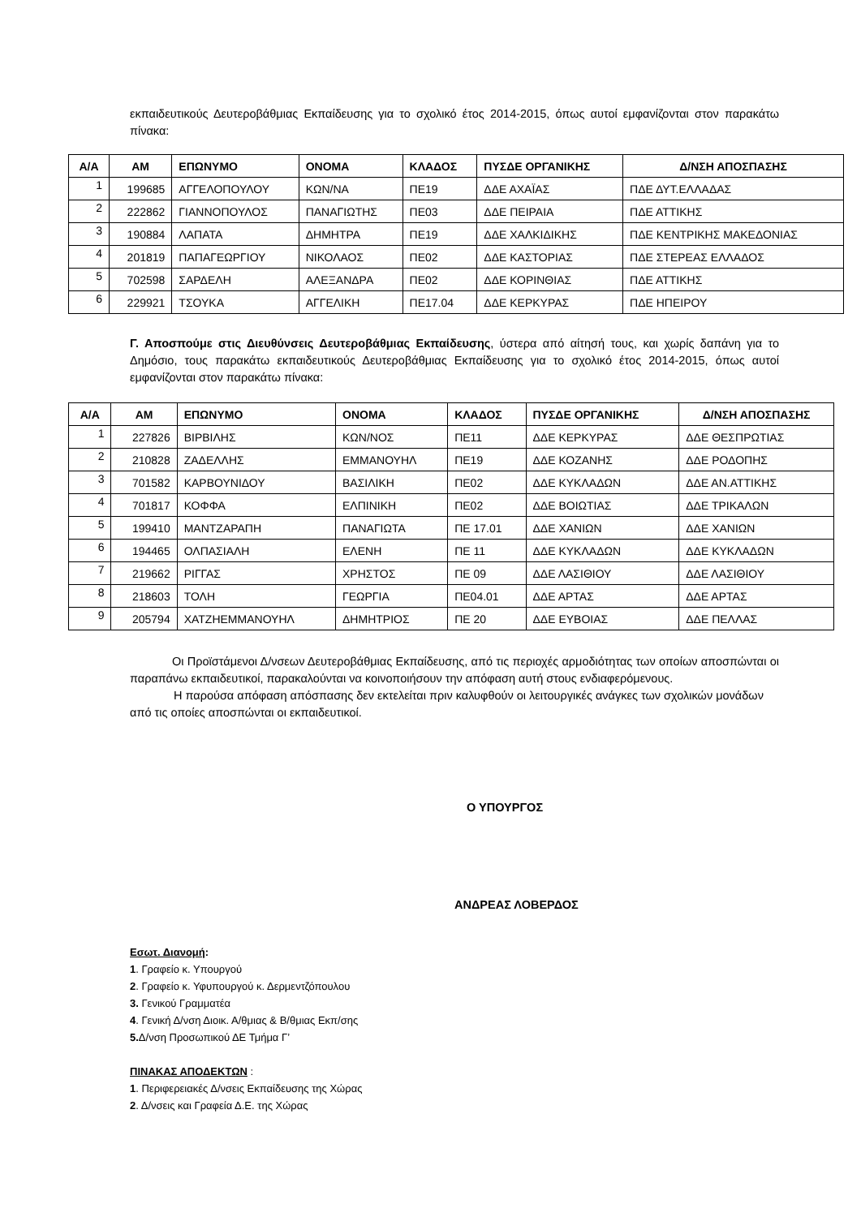εκπαιδευτικούς Δευτεροβάθμιας Εκπαίδευσης για το σχολικό έτος 2014-2015, όπως αυτοί εμφανίζονται στον παρακάτω πίνακα:
| Α/Α | ΑΜ | ΕΠΩΝΥΜΟ | ΟΝΟΜΑ | ΚΛΑΔΟΣ | ΠΥΣΔΕ ΟΡΓΑΝΙΚΗΣ | Δ/ΝΣΗ ΑΠΟΣΠΑΣΗΣ |
| --- | --- | --- | --- | --- | --- | --- |
| 1 | 199685 | ΑΓΓΕΛΟΠΟΥΛΟΥ | ΚΩΝ/ΝΑ | ΠΕ19 | ΔΔΕ ΑΧΑΪΑΣ | ΠΔΕ ΔΥΤ.ΕΛΛΑΔΑΣ |
| 2 | 222862 | ΓΙΑΝΝΟΠΟΥΛΟΣ | ΠΑΝΑΓΙΩΤΗΣ | ΠΕ03 | ΔΔΕ ΠΕΙΡΑΙΑ | ΠΔΕ ΑΤΤΙΚΗΣ |
| 3 | 190884 | ΛΑΠΑΤΑ | ΔΗΜΗΤΡΑ | ΠΕ19 | ΔΔΕ ΧΑΛΚΙΔΙΚΗΣ | ΠΔΕ ΚΕΝΤΡΙΚΗΣ ΜΑΚΕΔΟΝΙΑΣ |
| 4 | 201819 | ΠΑΠΑΓΕΩΡΓΙΟΥ | ΝΙΚΟΛΑΟΣ | ΠΕ02 | ΔΔΕ ΚΑΣΤΟΡΙΑΣ | ΠΔΕ ΣΤΕΡΕΑΣ ΕΛΛΑΔΟΣ |
| 5 | 702598 | ΣΑΡΔΕΛΗ | ΑΛΕΞΑΝΔΡΑ | ΠΕ02 | ΔΔΕ ΚΟΡΙΝΘΙΑΣ | ΠΔΕ ΑΤΤΙΚΗΣ |
| 6 | 229921 | ΤΣΟΥΚΑ | ΑΓΓΕΛΙΚΗ | ΠΕ17.04 | ΔΔΕ ΚΕΡΚΥΡΑΣ | ΠΔΕ ΗΠΕΙΡΟΥ |
Γ. Αποσπούμε στις Διευθύνσεις Δευτεροβάθμιας Εκπαίδευσης, ύστερα από αίτησή τους, και χωρίς δαπάνη για το Δημόσιο, τους παρακάτω εκπαιδευτικούς Δευτεροβάθμιας Εκπαίδευσης για το σχολικό έτος 2014-2015, όπως αυτοί εμφανίζονται στον παρακάτω πίνακα:
| Α/Α | ΑΜ | ΕΠΩΝΥΜΟ | ΟΝΟΜΑ | ΚΛΑΔΟΣ | ΠΥΣΔΕ ΟΡΓΑΝΙΚΗΣ | Δ/ΝΣΗ ΑΠΟΣΠΑΣΗΣ |
| --- | --- | --- | --- | --- | --- | --- |
| 1 | 227826 | ΒΙΡΒΙΛΗΣ | ΚΩΝ/ΝΟΣ | ΠΕ11 | ΔΔΕ ΚΕΡΚΥΡΑΣ | ΔΔΕ ΘΕΣΠΡΩΤΙΑΣ |
| 2 | 210828 | ΖΑΔΕΛΛΗΣ | ΕΜΜΑΝΟΥΗΛ | ΠΕ19 | ΔΔΕ ΚΟΖΑΝΗΣ | ΔΔΕ ΡΟΔΟΠΗΣ |
| 3 | 701582 | ΚΑΡΒΟΥΝΙΔΟΥ | ΒΑΣΙΛΙΚΗ | ΠΕ02 | ΔΔΕ ΚΥΚΛΑΔΩΝ | ΔΔΕ ΑΝ.ΑΤΤΙΚΗΣ |
| 4 | 701817 | ΚΟΦΦΑ | ΕΛΠΙΝΙΚΗ | ΠΕ02 | ΔΔΕ ΒΟΙΩΤΙΑΣ | ΔΔΕ ΤΡΙΚΑΛΩΝ |
| 5 | 199410 | ΜΑΝΤΖΑΡΑΠΗ | ΠΑΝΑΓΙΩΤΑ | ΠΕ 17.01 | ΔΔΕ ΧΑΝΙΩΝ | ΔΔΕ ΧΑΝΙΩΝ |
| 6 | 194465 | ΟΛΠΑΣΙΑΛΗ | ΕΛΕΝΗ | ΠΕ 11 | ΔΔΕ ΚΥΚΛΑΔΩΝ | ΔΔΕ ΚΥΚΛΑΔΩΝ |
| 7 | 219662 | ΡΙΓΓΑΣ | ΧΡΗΣΤΟΣ | ΠΕ 09 | ΔΔΕ ΛΑΣΙΘΙΟΥ | ΔΔΕ ΛΑΣΙΘΙΟΥ |
| 8 | 218603 | ΤΟΛΗ | ΓΕΩΡΓΙΑ | ΠΕ04.01 | ΔΔΕ ΑΡΤΑΣ | ΔΔΕ ΑΡΤΑΣ |
| 9 | 205794 | ΧΑΤΖΗΕΜΜΑΝΟΥΗΛ | ΔΗΜΗΤΡΙΟΣ | ΠΕ 20 | ΔΔΕ ΕΥΒΟΙΑΣ | ΔΔΕ ΠΕΛΛΑΣ |
Οι Προϊστάμενοι Δ/νσεων Δευτεροβάθμιας Εκπαίδευσης, από τις περιοχές αρμοδιότητας των οποίων αποσπώνται οι παραπάνω εκπαιδευτικοί, παρακαλούνται να κοινοποιήσουν την απόφαση αυτή στους ενδιαφερόμενους.
Η παρούσα απόφαση απόσπασης δεν εκτελείται πριν καλυφθούν οι λειτουργικές ανάγκες των σχολικών μονάδων από τις οποίες αποσπώνται οι εκπαιδευτικοί.
Ο ΥΠΟΥΡΓΟΣ
ΑΝΔΡΕΑΣ ΛΟΒΕΡΔΟΣ
Εσωτ. Διανομή:
1. Γραφείο κ. Υπουργού
2. Γραφείο κ. Υφυπουργού κ. Δερμεντζόπουλου
3. Γενικού Γραμματέα
4. Γενική Δ/νση Διοικ. Α/θμιας & Β/θμιας Εκπ/σης
5. Δ/νση Προσωπικού ΔΕ Τμήμα Γ’
ΠΙΝΑΚΑΣ ΑΠΟΔΕΚΤΩΝ :
1. Περιφερειακές Δ/νσεις Εκπαίδευσης της Χώρας
2. Δ/νσεις και Γραφεία Δ.Ε. της Χώρας